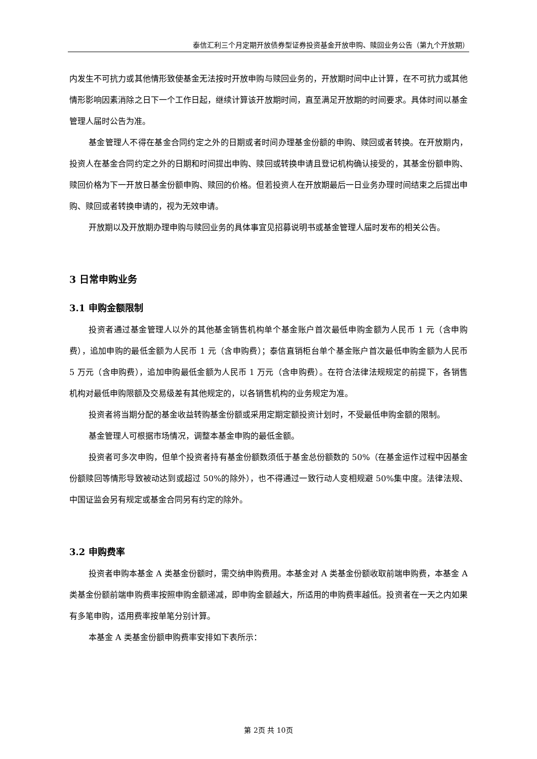泰信汇利三个月定期开放债券型证券投资基金开放申购、赎回业务公告（第九个开放期）
内发生不可抗力或其他情形致使基金无法按时开放申购与赎回业务的，开放期时间中止计算，在不可抗力或其他情形影响因素消除之日下一个工作日起，继续计算该开放期时间，直至满足开放期的时间要求。具体时间以基金管理人届时公告为准。
基金管理人不得在基金合同约定之外的日期或者时间办理基金份额的申购、赎回或者转换。在开放期内，投资人在基金合同约定之外的日期和时间提出申购、赎回或转换申请且登记机构确认接受的，其基金份额申购、赎回价格为下一开放日基金份额申购、赎回的价格。但若投资人在开放期最后一日业务办理时间结束之后提出申购、赎回或者转换申请的，视为无效申请。
开放期以及开放期办理申购与赎回业务的具体事宜见招募说明书或基金管理人届时发布的相关公告。
3 日常申购业务
3.1 申购金额限制
投资者通过基金管理人以外的其他基金销售机构单个基金账户首次最低申购金额为人民币 1 元（含申购费），追加申购的最低金额为人民币 1 元（含申购费）；泰信直销柜台单个基金账户首次最低申购金额为人民币 5 万元（含申购费），追加申购最低金额为人民币 1 万元（含申购费）。在符合法律法规规定的前提下，各销售机构对最低申购限额及交易级差有其他规定的，以各销售机构的业务规定为准。
投资者将当期分配的基金收益转购基金份额或采用定期定额投资计划时，不受最低申购金额的限制。
基金管理人可根据市场情况，调整本基金申购的最低金额。
投资者可多次申购，但单个投资者持有基金份额数须低于基金总份额数的 50%（在基金运作过程中因基金份额赎回等情形导致被动达到或超过 50%的除外），也不得通过一致行动人变相规避 50%集中度。法律法规、中国证监会另有规定或基金合同另有约定的除外。
3.2 申购费率
投资者申购本基金 A 类基金份额时，需交纳申购费用。本基金对 A 类基金份额收取前端申购费，本基金 A 类基金份额前端申购费率按照申购金额递减，即申购金额越大，所适用的申购费率越低。投资者在一天之内如果有多笔申购，适用费率按单笔分别计算。
本基金 A 类基金份额申购费率安排如下表所示：
第 2页 共 10页